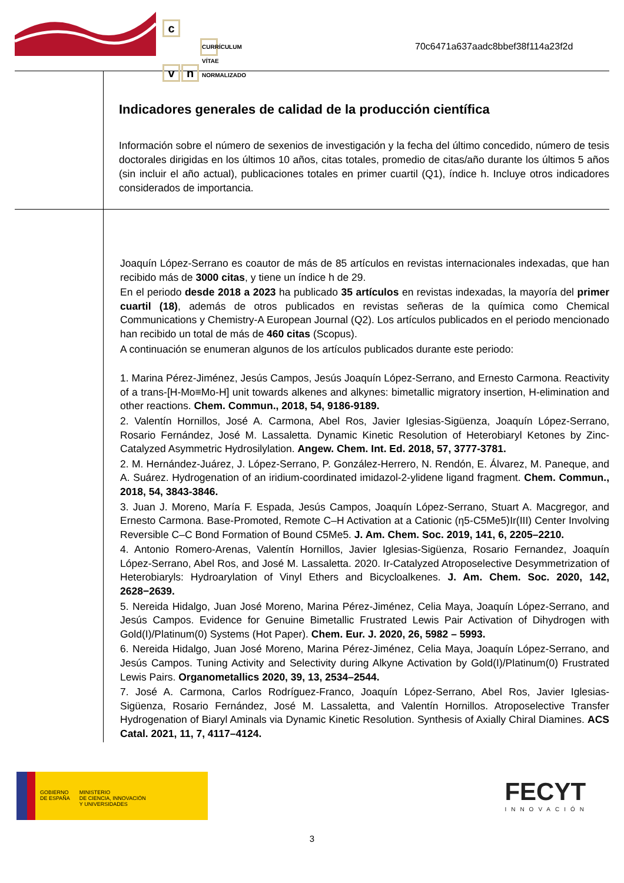c
v n CURRÍCULUM VÍTAE NORMALIZADO
70c6471a637aadc8bbef38f114a23f2d
Indicadores generales de calidad de la producción científica
Información sobre el número de sexenios de investigación y la fecha del último concedido, número de tesis doctorales dirigidas en los últimos 10 años, citas totales, promedio de citas/año durante los últimos 5 años (sin incluir el año actual), publicaciones totales en primer cuartil (Q1), índice h. Incluye otros indicadores considerados de importancia.
Joaquín López-Serrano es coautor de más de 85 artículos en revistas internacionales indexadas, que han recibido más de 3000 citas, y tiene un índice h de 29.
En el periodo desde 2018 a 2023 ha publicado 35 artículos en revistas indexadas, la mayoría del primer cuartil (18), además de otros publicados en revistas señeras de la química como Chemical Communications y Chemistry-A European Journal (Q2). Los artículos publicados en el periodo mencionado han recibido un total de más de 460 citas (Scopus).
A continuación se enumeran algunos de los artículos publicados durante este periodo:
1. Marina Pérez-Jiménez, Jesús Campos, Jesús Joaquín López-Serrano, and Ernesto Carmona. Reactivity of a trans-[H-Mo≡Mo-H] unit towards alkenes and alkynes: bimetallic migratory insertion, H-elimination and other reactions. Chem. Commun., 2018, 54, 9186-9189.
2. Valentín Hornillos, José A. Carmona, Abel Ros, Javier Iglesias-Sigüenza, Joaquín López-Serrano, Rosario Fernández, José M. Lassaletta. Dynamic Kinetic Resolution of Heterobiaryl Ketones by Zinc-Catalyzed Asymmetric Hydrosilylation. Angew. Chem. Int. Ed. 2018, 57, 3777-3781.
2. M. Hernández-Juárez, J. López-Serrano, P. González-Herrero, N. Rendón, E. Álvarez, M. Paneque, and A. Suárez. Hydrogenation of an iridium-coordinated imidazol-2-ylidene ligand fragment. Chem. Commun., 2018, 54, 3843-3846.
3. Juan J. Moreno, María F. Espada, Jesús Campos, Joaquín López-Serrano, Stuart A. Macgregor, and Ernesto Carmona. Base-Promoted, Remote C–H Activation at a Cationic (η5-C5Me5)Ir(III) Center Involving Reversible C–C Bond Formation of Bound C5Me5. J. Am. Chem. Soc. 2019, 141, 6, 2205–2210.
4. Antonio Romero-Arenas, Valentín Hornillos, Javier Iglesias-Sigüenza, Rosario Fernandez, Joaquín López-Serrano, Abel Ros, and José M. Lassaletta. 2020. Ir-Catalyzed Atroposelective Desymmetrization of Heterobiaryls: Hydroarylation of Vinyl Ethers and Bicycloalkenes. J. Am. Chem. Soc. 2020, 142, 2628−2639.
5. Nereida Hidalgo, Juan José Moreno, Marina Pérez-Jiménez, Celia Maya, Joaquín López-Serrano, and Jesús Campos. Evidence for Genuine Bimetallic Frustrated Lewis Pair Activation of Dihydrogen with Gold(I)/Platinum(0) Systems (Hot Paper). Chem. Eur. J. 2020, 26, 5982 – 5993.
6. Nereida Hidalgo, Juan José Moreno, Marina Pérez-Jiménez, Celia Maya, Joaquín López-Serrano, and Jesús Campos. Tuning Activity and Selectivity during Alkyne Activation by Gold(I)/Platinum(0) Frustrated Lewis Pairs. Organometallics 2020, 39, 13, 2534–2544.
7. José A. Carmona, Carlos Rodríguez-Franco, Joaquín López-Serrano, Abel Ros, Javier Iglesias-Sigüenza, Rosario Fernández, José M. Lassaletta, and Valentín Hornillos. Atroposelective Transfer Hydrogenation of Biaryl Aminals via Dynamic Kinetic Resolution. Synthesis of Axially Chiral Diamines. ACS Catal. 2021, 11, 7, 4117–4124.
GOBIERNO
DE ESPAÑA
MINISTERIO
DE CIENCIA, INNOVACIÓN
Y UNIVERSIDADES
FECYT
INNOVACIÓN
3